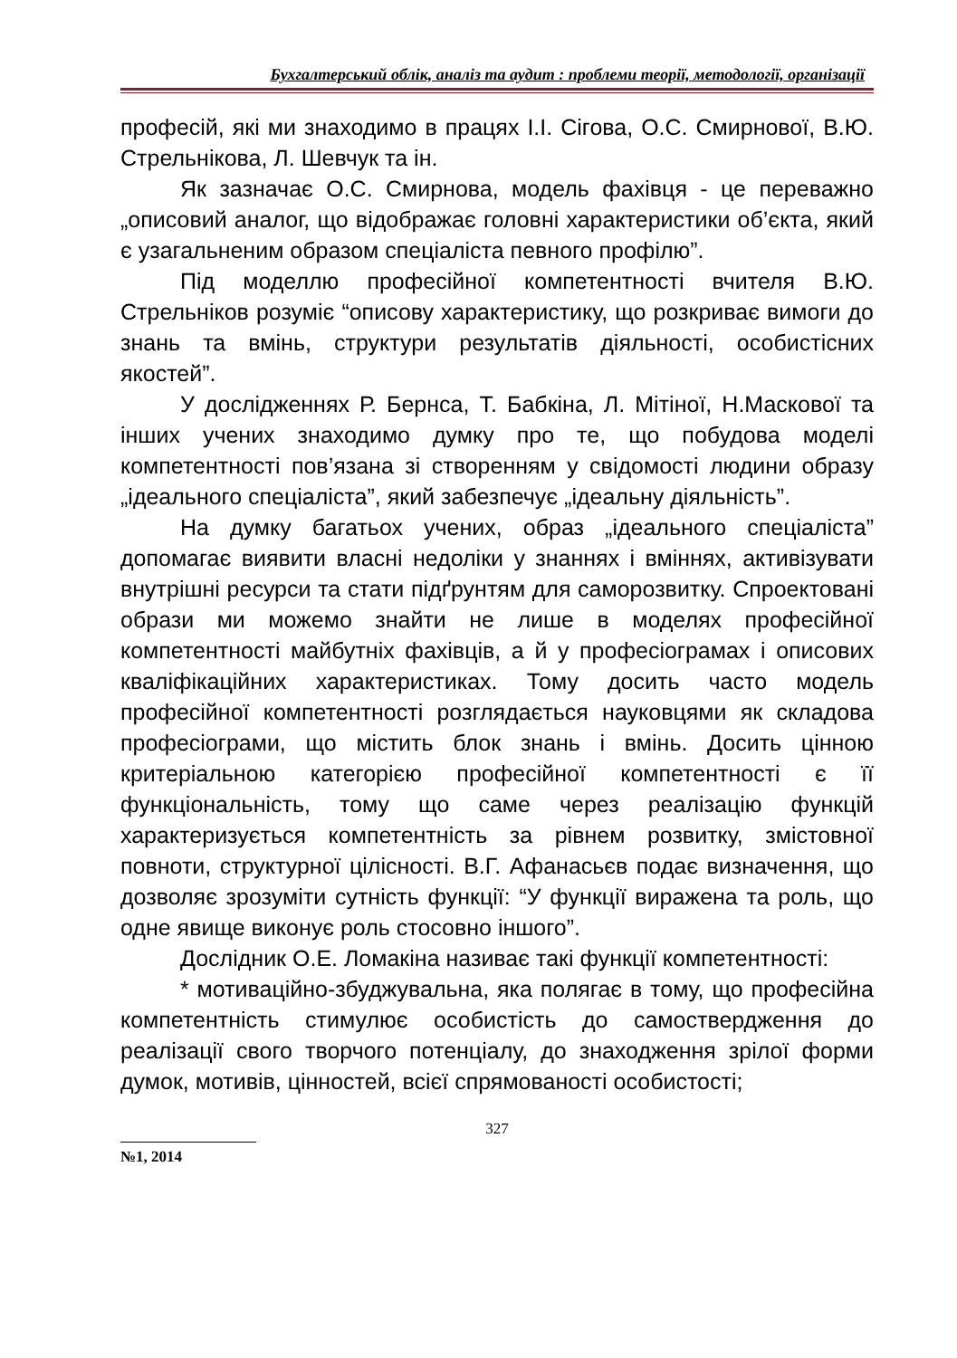Бухгалтерський облік, аналіз та аудит : проблеми теорії, методології, організації
професій, які ми знаходимо в працях І.І. Сігова, О.С. Смирнової, В.Ю. Стрельнікова, Л. Шевчук та ін.
Як зазначає О.С. Смирнова, модель фахівця - це переважно „описовий аналог, що відображає головні характеристики об’єкта, який є узагальненим образом спеціаліста певного профілю”.
Під моделлю професійної компетентності вчителя В.Ю. Стрельніков розуміє “описову характеристику, що розкриває вимоги до знань та вмінь, структури результатів діяльності, особистісних якостей”.
У дослідженнях Р. Бернса, Т. Бабкіна, Л. Мітіної, Н.Маскової та інших учених знаходимо думку про те, що побудова моделі компетентності пов’язана зі створенням у свідомості людини образу „ідеального спеціаліста”, який забезпечує „ідеальну діяльність”.
На думку багатьох учених, образ „ідеального спеціаліста” допомагає виявити власні недоліки у знаннях і вміннях, активізувати внутрішні ресурси та стати підґрунтям для саморозвитку. Спроектовані образи ми можемо знайти не лише в моделях професійної компетентності майбутніх фахівців, а й у професіограмах і описових кваліфікаційних характеристиках. Тому досить часто модель професійної компетентності розглядається науковцями як складова професіограми, що містить блок знань і вмінь. Досить цінною критеріальною категорією професійної компетентності є її функціональність, тому що саме через реалізацію функцій характеризується компетентність за рівнем розвитку, змістовної повноти, структурної цілісності. В.Г. Афанасьєв подає визначення, що дозволяє зрозуміти сутність функції: “У функції виражена та роль, що одне явище виконує роль стосовно іншого”.
Дослідник О.Е. Ломакіна називає такі функції компетентності:
* мотиваційно-збуджувальна, яка полягає в тому, що професійна компетентність стимулює особистість до самоствердження до реалізації свого творчого потенціалу, до знаходження зрілої форми думок, мотивів, цінностей, всієї спрямованості особистості;
327
№1, 2014